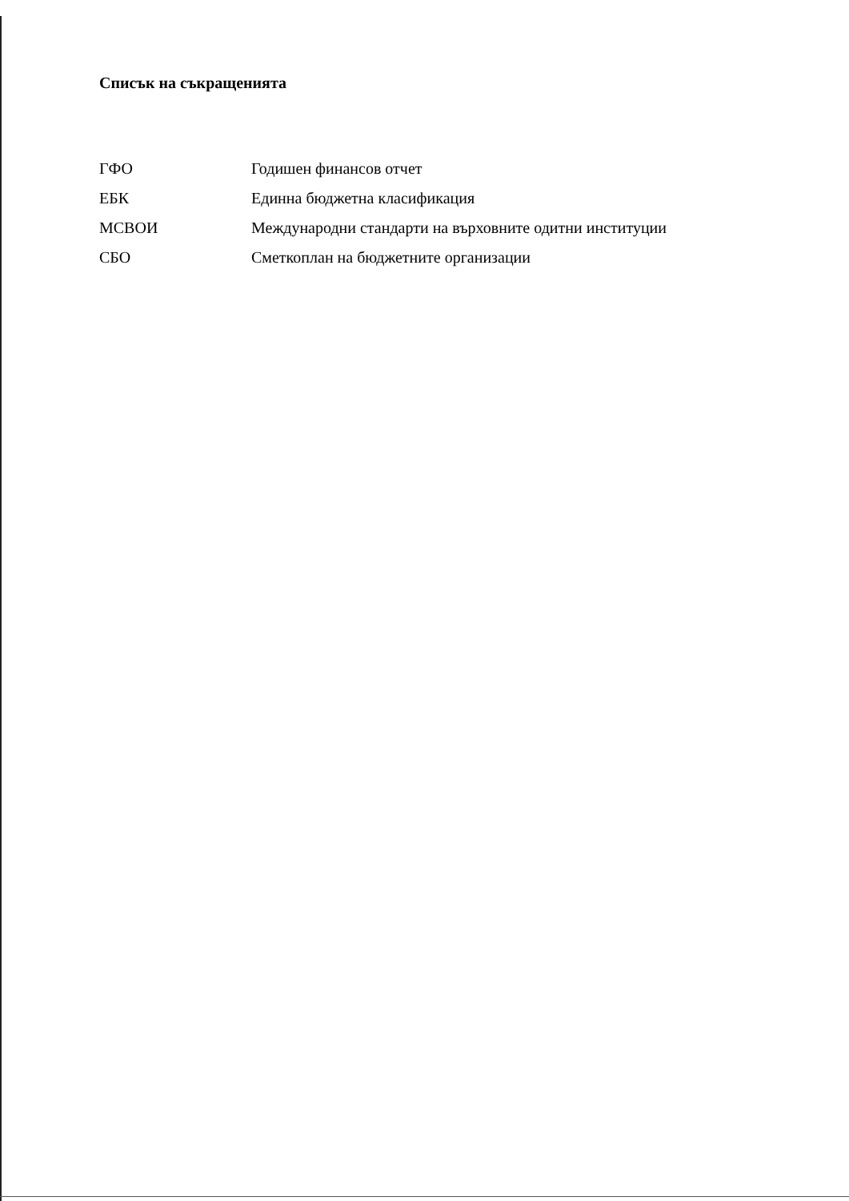Списък на съкращенията
| ГФО | Годишен финансов отчет |
| ЕБК | Единна бюджетна класификация |
| МСВОИ | Международни стандарти на върховните одитни институции |
| СБО | Сметкоплан на бюджетните организации |